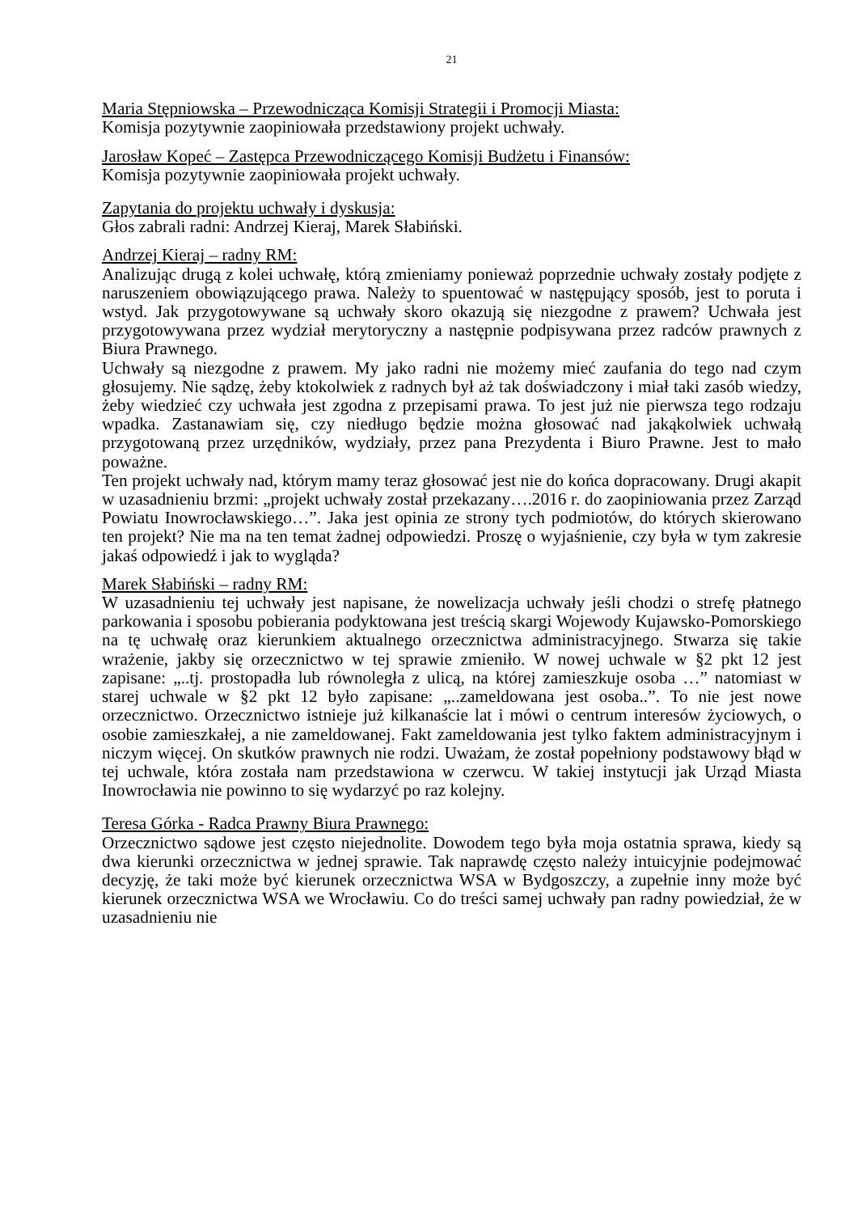21
Maria Stępniowska – Przewodnicząca Komisji Strategii i Promocji Miasta:
Komisja pozytywnie zaopiniowała przedstawiony projekt uchwały.
Jarosław Kopeć – Zastępca Przewodniczącego Komisji Budżetu i Finansów:
Komisja pozytywnie zaopiniowała projekt uchwały.
Zapytania do projektu uchwały i dyskusja:
Głos zabrali radni: Andrzej Kieraj, Marek Słabiński.
Andrzej Kieraj – radny RM:
Analizując drugą z kolei uchwałę, którą zmieniamy ponieważ poprzednie uchwały zostały podjęte z naruszeniem obowiązującego prawa. Należy to spuentować w następujący sposób, jest to poruta i wstyd. Jak przygotowywane są uchwały skoro okazują się niezgodne z prawem? Uchwała jest przygotowywana przez wydział merytoryczny a następnie podpisywana przez radców prawnych z Biura Prawnego.
Uchwały są niezgodne z prawem. My jako radni nie możemy mieć zaufania do tego nad czym głosujemy. Nie sądzę, żeby ktokolwiek z radnych był aż tak doświadczony i miał taki zasób wiedzy, żeby wiedzieć czy uchwała jest zgodna z przepisami prawa. To jest już nie pierwsza tego rodzaju wpadka. Zastanawiam się, czy niedługo będzie można głosować nad jakąkolwiek uchwałą przygotowaną przez urzędników, wydziały, przez pana Prezydenta i Biuro Prawne. Jest to mało poważne.
Ten projekt uchwały nad, którym mamy teraz głosować jest nie do końca dopracowany. Drugi akapit w uzasadnieniu brzmi: „projekt uchwały został przekazany….2016 r. do zaopiniowania przez Zarząd Powiatu Inowrocławskiego…”. Jaka jest opinia ze strony tych podmiotów, do których skierowano ten projekt? Nie ma na ten temat żadnej odpowiedzi. Proszę o wyjaśnienie, czy była w tym zakresie jakaś odpowiedź i jak to wygląda?
Marek Słabiński – radny RM:
W uzasadnieniu tej uchwały jest napisane, że nowelizacja uchwały jeśli chodzi o strefę płatnego parkowania i sposobu pobierania podyktowana jest treścią skargi Wojewody Kujawsko-Pomorskiego na tę uchwałę oraz kierunkiem aktualnego orzecznictwa administracyjnego. Stwarza się takie wrażenie, jakby się orzecznictwo w tej sprawie zmieniło. W nowej uchwale w §2 pkt 12 jest zapisane: „..tj. prostopadła lub równoległa z ulicą, na której zamieszkuje osoba …” natomiast w starej uchwale w §2 pkt 12 było zapisane: „..zameldowana jest osoba..”. To nie jest nowe orzecznictwo. Orzecznictwo istnieje już kilkanaście lat i mówi o centrum interesów życiowych, o osobie zamieszkałej, a nie zameldowanej. Fakt zameldowania jest tylko faktem administracyjnym i niczym więcej. On skutków prawnych nie rodzi. Uważam, że został popełniony podstawowy błąd w tej uchwale, która została nam przedstawiona w czerwcu. W takiej instytucji jak Urząd Miasta Inowrocławia nie powinno to się wydarzyć po raz kolejny.
Teresa Górka - Radca Prawny Biura Prawnego:
Orzecznictwo sądowe jest często niejednolite. Dowodem tego była moja ostatnia sprawa, kiedy są dwa kierunki orzecznictwa w jednej sprawie. Tak naprawdę często należy intuicyjnie podejmować decyzję, że taki może być kierunek orzecznictwa WSA w Bydgoszczy, a zupełnie inny może być kierunek orzecznictwa WSA we Wrocławiu. Co do treści samej uchwały pan radny powiedział, że w uzasadnieniu nie